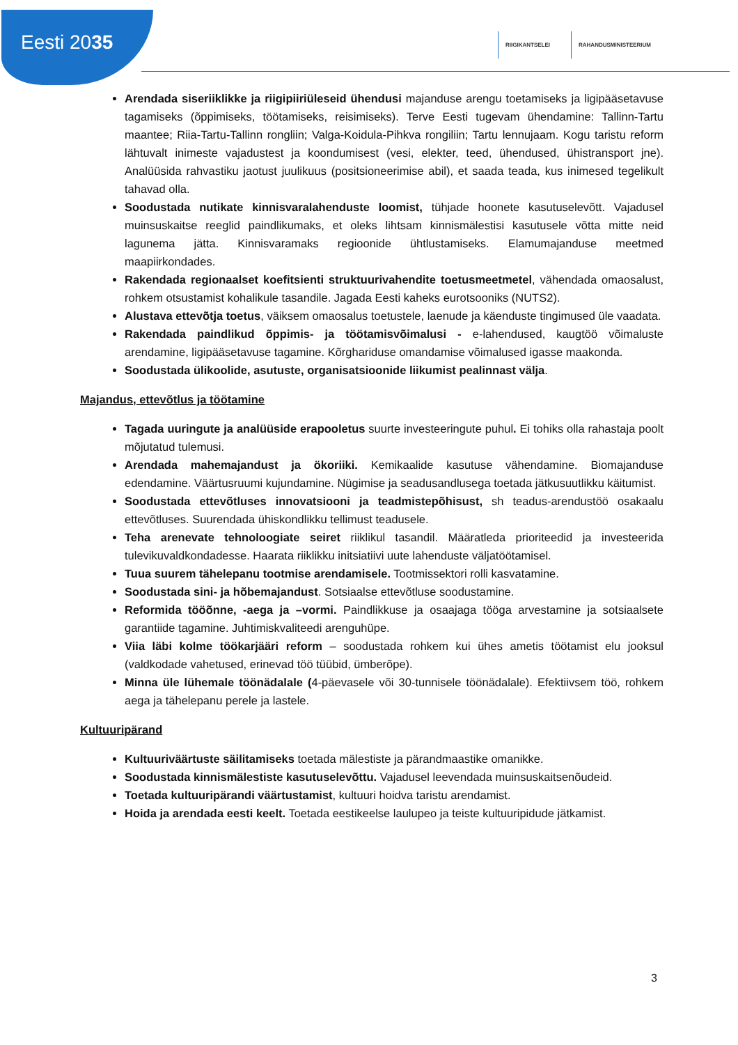Eesti 2035
RIIGIKANTSELEI RAHANDUSMINISTEERIUM
Arendada siseriiklikke ja riigipiiriüleseid ühendusi majanduse arengu toetamiseks ja ligipääsetavuse tagamiseks (õppimiseks, töötamiseks, reisimiseks). Terve Eesti tugevam ühendamine: Tallinn-Tartu maantee; Riia-Tartu-Tallinn rongliin; Valga-Koidula-Pihkva rongiliin; Tartu lennujaam. Kogu taristu reform lähtuvalt inimeste vajadustest ja koondumisest (vesi, elekter, teed, ühendused, ühistransport jne). Analüüsida rahvastiku jaotust juulikuus (positsioneerimise abil), et saada teada, kus inimesed tegelikult tahavad olla.
Soodustada nutikate kinnisvaralahenduste loomist, tühjade hoonete kasutuselevõtt. Vajadusel muinsuskaitse reeglid paindlikumaks, et oleks lihtsam kinnismälestisi kasutusele võtta mitte neid lagunema jätta. Kinnisvaramaks regioonide ühtlustamiseks. Elamumajanduse meetmed maapiirkondades.
Rakendada regionaalset koefitsienti struktuurivahendite toetusmeetmetel, vähendada omaosalust, rohkem otsustamist kohalikule tasandile. Jagada Eesti kaheks eurotsooniks (NUTS2).
Alustava ettevõtja toetus, väiksem omaosalus toetustele, laenude ja käenduste tingimused üle vaadata.
Rakendada paindlikud õppimis- ja töötamisvõimalusi - e-lahendused, kaugtöö võimaluste arendamine, ligipääsetavuse tagamine. Kõrghariduse omandamise võimalused igasse maakonda.
Soodustada ülikoolide, asutuste, organisatsioonide liikumist pealinnast välja.
Majandus, ettevõtlus ja töötamine
Tagada uuringute ja analüüside erapooletus suurte investeeringute puhul. Ei tohiks olla rahastaja poolt mõjutatud tulemusi.
Arendada mahemajandust ja ökoriiki. Kemikaalide kasutuse vähendamine. Biomajanduse edendamine. Väärtusruumi kujundamine. Nügimise ja seadusandlusega toetada jätkusuutlikku käitumist.
Soodustada ettevõtluses innovatsiooni ja teadmistepõhisust, sh teadus-arendustöö osakaalu ettevõtluses. Suurendada ühiskondlikku tellimust teadusele.
Teha arenevate tehnoloogiate seiret riiklikul tasandil. Määratleda prioriteedid ja investeerida tulevikuvaldkondadesse. Haarata riiklikku initsiatiivi uute lahenduste väljatöötamisel.
Tuua suurem tähelepanu tootmise arendamisele. Tootmissektori rolli kasvatamine.
Soodustada sini- ja hõbemajandust. Sotsiaalse ettevõtluse soodustamine.
Reformida tööõnne, -aega ja –vormi. Paindlikkuse ja osaajaga tööga arvestamine ja sotsiaalsete garantiide tagamine. Juhtimiskvaliteedi arenguhüpe.
Viia läbi kolme töökarjääri reform – soodustada rohkem kui ühes ametis töötamist elu jooksul (valdkodade vahetused, erinevad töö tüübid, ümberõpe).
Minna üle lühemale töönädalale (4-päevasele või 30-tunnisele töönädalale). Efektiivsem töö, rohkem aega ja tähelepanu perele ja lastele.
Kultuuripärand
Kultuuriväärtuste säilitamiseks toetada mälestiste ja pärandmaastike omanikke.
Soodustada kinnismälestiste kasutuselevõttu. Vajadusel leevendada muinsuskaitsenõudeid.
Toetada kultuuripärandi väärtustamist, kultuuri hoidva taristu arendamist.
Hoida ja arendada eesti keelt. Toetada eestikeelse laulupeo ja teiste kultuuripidude jätkamist.
3